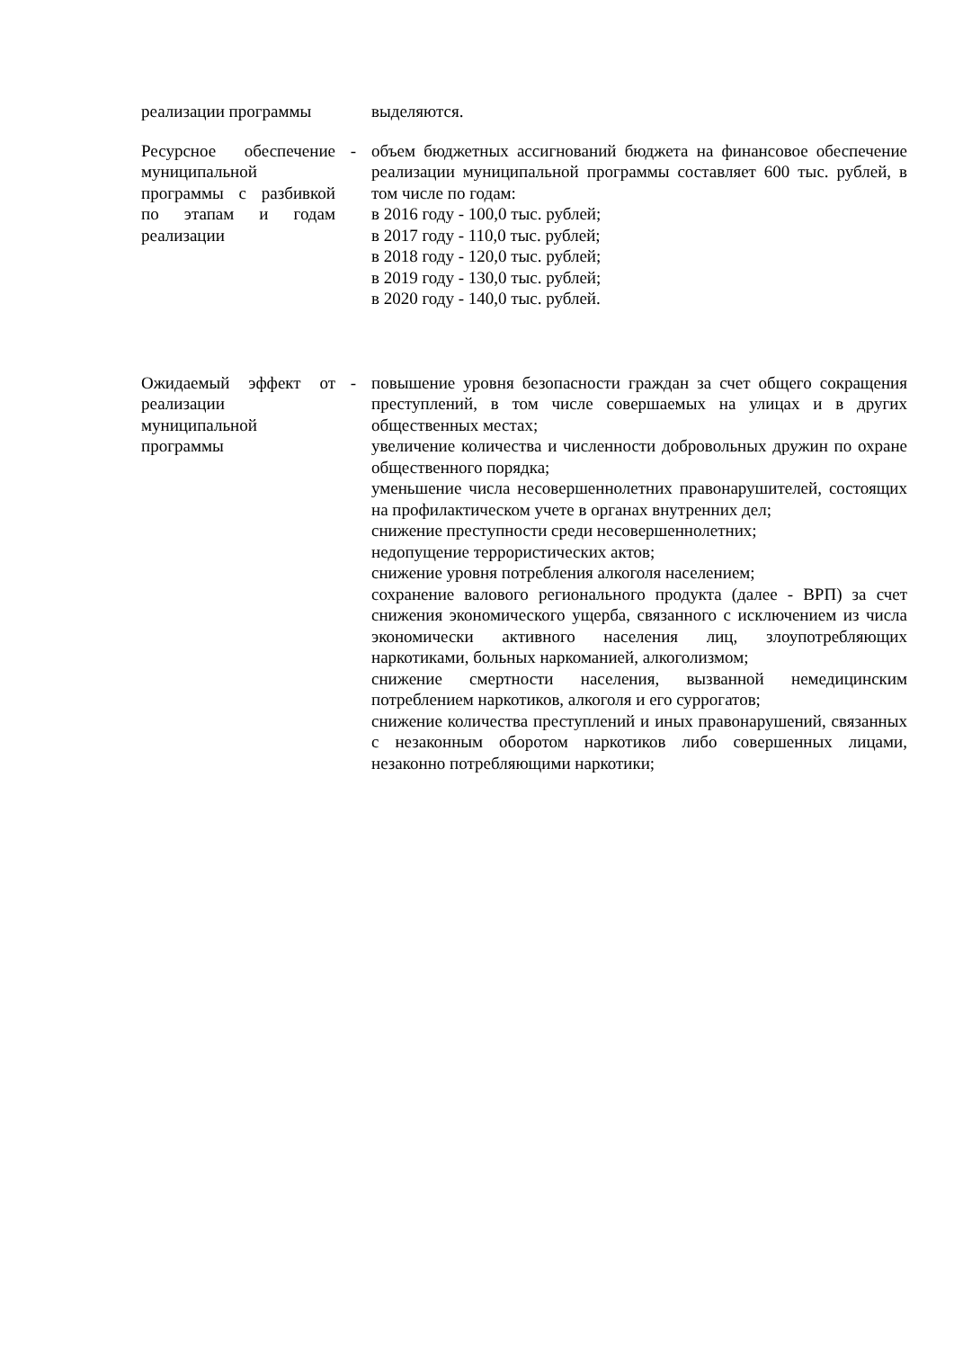| реализации программы | | выделяются. |
| Ресурсное обеспечение муниципальной программы с разбивкой по этапам и годам реализации | - | объем бюджетных ассигнований бюджета на финансовое обеспечение реализации муниципальной программы составляет 600 тыс. рублей, в том числе по годам: в 2016 году - 100,0 тыс. рублей; в 2017 году - 110,0 тыс. рублей; в 2018 году - 120,0 тыс. рублей; в 2019 году - 130,0 тыс. рублей; в 2020 году - 140,0 тыс. рублей. |
| Ожидаемый эффект от реализации муниципальной программы | - | повышение уровня безопасности граждан за счет общего сокращения преступлений, в том числе совершаемых на улицах и в других общественных местах; увеличение количества и численности добровольных дружин по охране общественного порядка; уменьшение числа несовершеннолетних правонарушителей, состоящих на профилактическом учете в органах внутренних дел; снижение преступности среди несовершеннолетних; недопущение террористических актов; снижение уровня потребления алкоголя населением; сохранение валового регионального продукта (далее - ВРП) за счет снижения экономического ущерба, связанного с исключением из числа экономически активного населения лиц, злоупотребляющих наркотиками, больных наркоманией, алкоголизмом; снижение смертности населения, вызванной немедицинским потреблением наркотиков, алкоголя и его суррогатов; снижение количества преступлений и иных правонарушений, связанных с незаконным оборотом наркотиков либо совершенных лицами, незаконно потребляющими наркотики; |